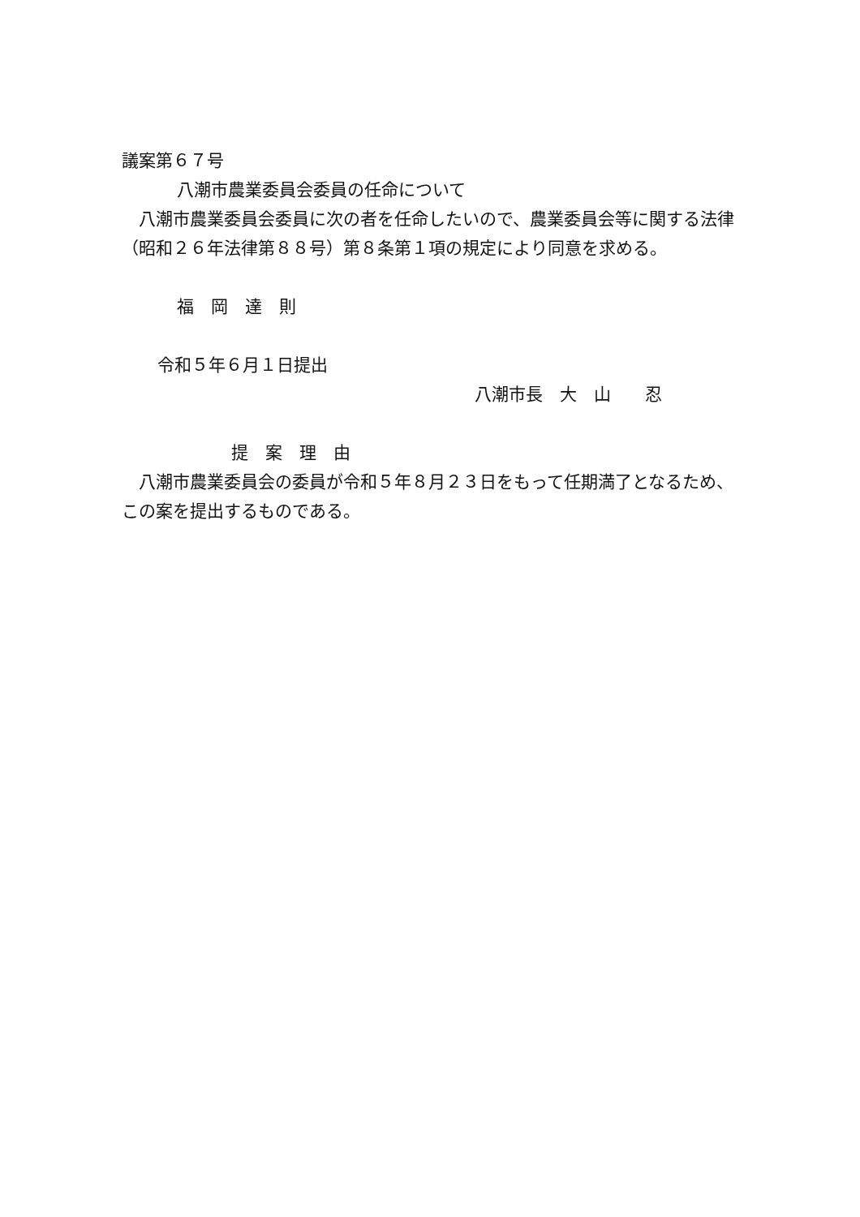議案第６７号
八潮市農業委員会委員の任命について
　八潮市農業委員会委員に次の者を任命したいので、農業委員会等に関する法律（昭和２６年法律第８８号）第８条第１項の規定により同意を求める。
福　岡　達　則
令和５年６月１日提出
八潮市長　大　山　　忍
提　案　理　由
　八潮市農業委員会の委員が令和５年８月２３日をもって任期満了となるため、この案を提出するものである。